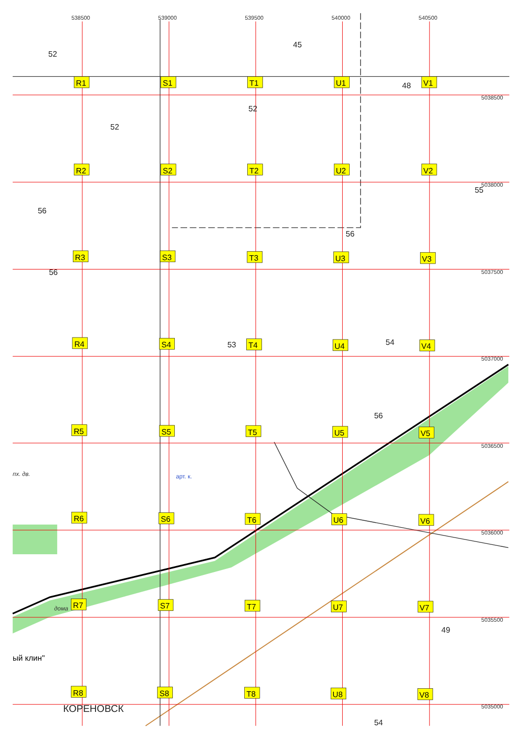538500
539000
539500
540000
540500
52
45
R1
S1
T1
U1
48
V1
5038500
52
52
R2
S2
T2
U2
V2
5038000
55
56
56
R3
S3
T3
U3
V3
56
5037500
R4
S4
53
T4
U4
54
V4
5037000
56
R5
S5
T5
U5
V5
5036500
пх. дв.
арт. к.
R6
S6
T6
U6
V6
5036000
дома
R7
S7
T7
U7
V7
5035500
49
ый клин"
R8
КОРЕНОВСК
S8
T8
U8
V8
5035000
54